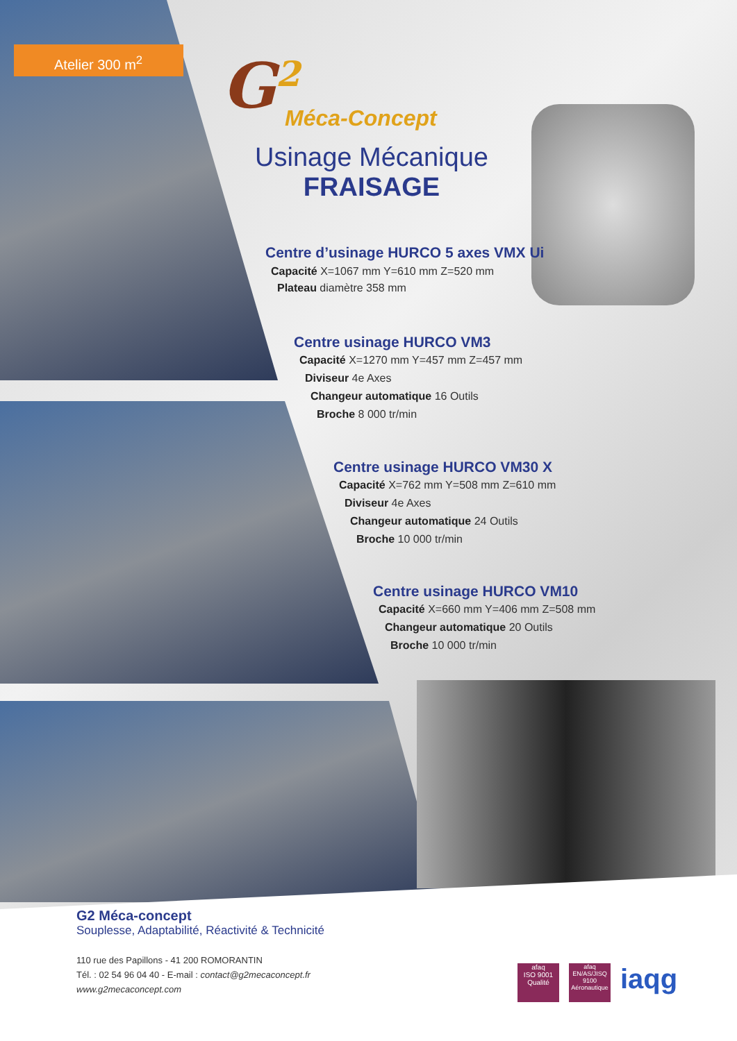Atelier 300 m<sup>2</sup> G<sup>2</sup> Méca-Concept
Usinage Mécanique
FRAISAGE
Centre d’usinage HURCO 5 axes VMX Ui
Capacité X=1067 mm Y=610 mm Z=520 mm
Plateau diamètre 358 mm
Centre usinage HURCO VM3
Capacité X=1270 mm Y=457 mm Z=457 mm
Diviseur 4e Axes
Changeur automatique 16 Outils
Broche 8 000 tr/min
Centre usinage HURCO VM30 X
Capacité X=762 mm Y=508 mm Z=610 mm
Diviseur 4e Axes
Changeur automatique 24 Outils
Broche 10 000 tr/min
Centre usinage HURCO VM10
Capacité X=660 mm Y=406 mm Z=508 mm
Changeur automatique 20 Outils
Broche 10 000 tr/min
G2 Méca-concept
Souplesse, Adaptabilité, Réactivité & Technicité
110 rue des Papillons - 41 200 ROMORANTIN
Tél. : 02 54 96 04 40 - E-mail : contact@g2mecaconcept.fr
www.g2mecaconcept.com
afaq
ISO 9001
Qualité
afaq
EN/AS/JISQ 9100
Aéronautique
iaqg